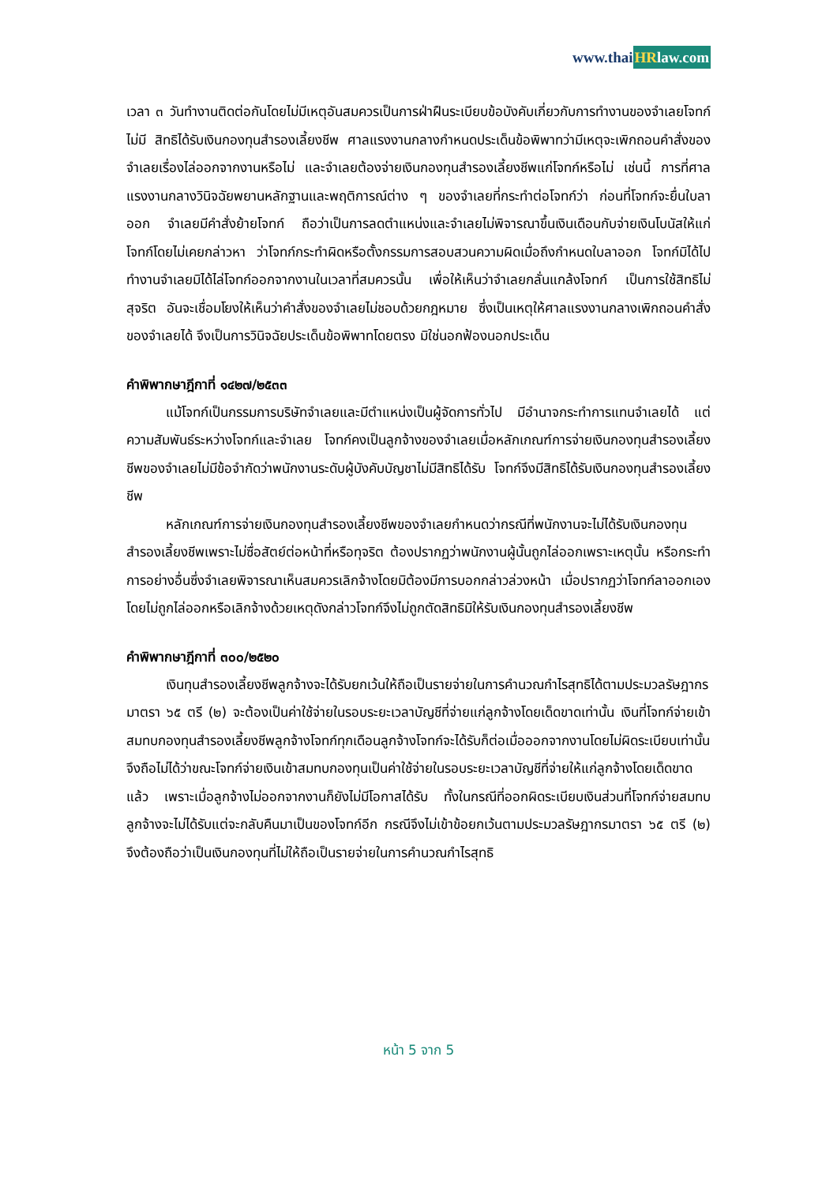www.thaiHRlaw.com
เวลา ๓ วันทำงานติดต่อกันโดยไม่มีเหตุอันสมควรเป็นการฝ่าฝืนระเบียบข้อบังคับเกี่ยวกับการทำงานของจำเลยโจทก์ไม่มี สิทธิได้รับเงินกองทุนสำรองเลี้ยงชีพ ศาลแรงงานกลางกำหนดประเด็นข้อพิพาทว่ามีเหตุจะเพิกถอนคำสั่งของจำเลยเรื่องไล่ออกจากงานหรือไม่ และจำเลยต้องจ่ายเงินกองทุนสำรองเลี้ยงชีพแก่โจทก์หรือไม่ เช่นนี้ การที่ศาลแรงงานกลางวินิจฉัยพยานหลักฐานและพฤติการณ์ต่าง ๆ ของจำเลยที่กระทำต่อโจทก์ว่า ก่อนที่โจทก์จะยื่นใบลาออก จำเลยมีคำสั่งย้ายโจทก์ ถือว่าเป็นการลดตำแหน่งและจำเลยไม่พิจารณาขึ้นเงินเดือนกับจ่ายเงินโบนัสให้แก่โจทก์โดยไม่เคยกล่าวหา ว่าโจทก์กระทำผิดหรือตั้งกรรมการสอบสวนความผิดเมื่อถึงกำหนดใบลาออก โจทก์มิได้ไปทำงานจำเลยมิได้ไล่โจทก์ออกจากงานในเวลาที่สมควรนั้น เพื่อให้เห็นว่าจำเลยกลั่นแกล้งโจทก์ เป็นการใช้สิทธิไม่สุจริต อันจะเชื่อมโยงให้เห็นว่าคำสั่งของจำเลยไม่ชอบด้วยกฎหมาย ซึ่งเป็นเหตุให้ศาลแรงงานกลางเพิกถอนคำสั่งของจำเลยได้ จึงเป็นการวินิจฉัยประเด็นข้อพิพาทโดยตรง มิใช่นอกฟ้องนอกประเด็น
คำพิพากษาฎีกาที่ ๑๔๒๗/๒๕๓๓
แม้โจทก์เป็นกรรมการบริษัทจำเลยและมีตำแหน่งเป็นผู้จัดการทั่วไป มีอำนาจกระทำการแทนจำเลยได้ แต่ความสัมพันธ์ระหว่างโจทก์และจำเลย โจทก์คงเป็นลูกจ้างของจำเลยเมื่อหลักเกณฑ์การจ่ายเงินกองทุนสำรองเลี้ยงชีพของจำเลยไม่มีข้อจำกัดว่าพนักงานระดับผู้บังคับบัญชาไม่มีสิทธิได้รับ โจทก์จึงมีสิทธิได้รับเงินกองทุนสำรองเลี้ยงชีพ
หลักเกณฑ์การจ่ายเงินกองทุนสำรองเลี้ยงชีพของจำเลยกำหนดว่ากรณีที่พนักงานจะไม่ได้รับเงินกองทุนสำรองเลี้ยงชีพเพราะไม่ซื่อสัตย์ต่อหน้าที่หรือทุจริต ต้องปรากฏว่าพนักงานผู้นั้นถูกไล่ออกเพราะเหตุนั้น หรือกระทำการอย่างอื่นซึ่งจำเลยพิจารณาเห็นสมควรเลิกจ้างโดยมิต้องมีการบอกกล่าวล่วงหน้า เมื่อปรากฏว่าโจทก์ลาออกเองโดยไม่ถูกไล่ออกหรือเลิกจ้างด้วยเหตุดังกล่าวโจทก์จึงไม่ถูกตัดสิทธิมิให้รับเงินกองทุนสำรองเลี้ยงชีพ
คำพิพากษาฎีกาที่ ๓๐๐/๒๕๒๐
เงินทุนสำรองเลี้ยงชีพลูกจ้างจะได้รับยกเว้นให้ถือเป็นรายจ่ายในการคำนวณกำไรสุทธิได้ตามประมวลรัษฎากร มาตรา ๖๕ ตรี (๒) จะต้องเป็นค่าใช้จ่ายในรอบระยะเวลาบัญชีที่จ่ายแก่ลูกจ้างโดยเด็ดขาดเท่านั้น เงินที่โจทก์จ่ายเข้าสมทบกองทุนสำรองเลี้ยงชีพลูกจ้างโจทก์ทุกเดือนลูกจ้างโจทก์จะได้รับก็ต่อเมื่อออกจากงานโดยไม่ผิดระเบียบเท่านั้น จึงถือไม่ได้ว่าขณะโจทก์จ่ายเงินเข้าสมทบกองทุนเป็นค่าใช้จ่ายในรอบระยะเวลาบัญชีที่จ่ายให้แก่ลูกจ้างโดยเด็ดขาดแล้ว เพราะเมื่อลูกจ้างไม่ออกจากงานก็ยังไม่มีโอกาสได้รับ ทั้งในกรณีที่ออกผิดระเบียบเงินส่วนที่โจทก์จ่ายสมทบลูกจ้างจะไม่ได้รับแต่จะกลับคืนมาเป็นของโจทก์อีก กรณีจึงไม่เข้าข้อยกเว้นตามประมวลรัษฎากรมาตรา ๖๕ ตรี (๒) จึงต้องถือว่าเป็นเงินกองทุนที่ไม่ให้ถือเป็นรายจ่ายในการคำนวณกำไรสุทธิ
หน้า 5 จาก 5